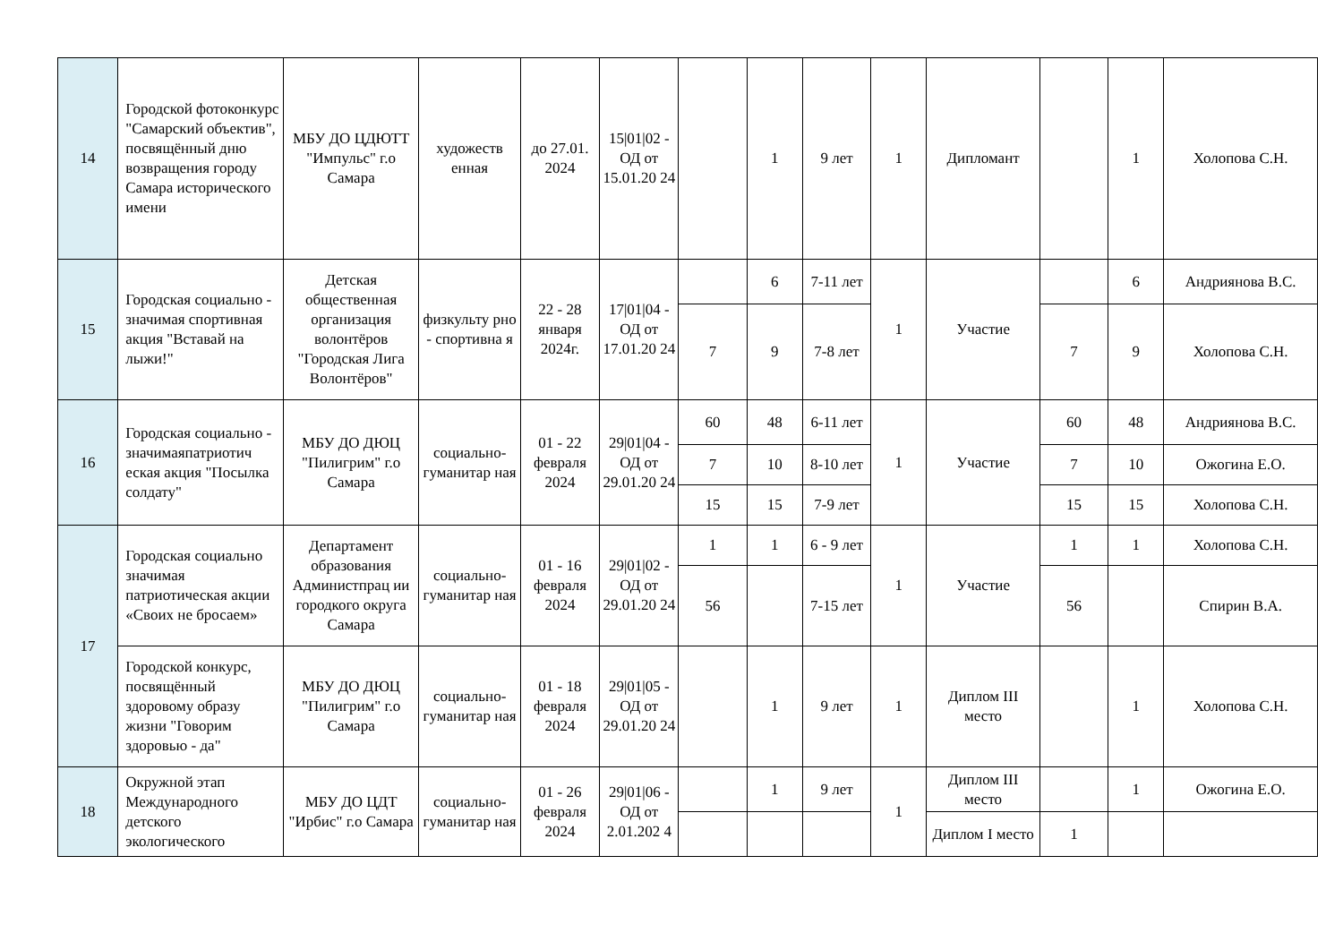| 14 | Городской фотоконкурс "Самарский объектив", посвящённый дню возвращения городу Самара исторического имени | МБУ ДО ЦДЮТТ "Импульс" г.о Самара | художеств енная | до 27.01. 2024 | 15/01/02 - ОД от 15.01.20 24 | | 1 | 9 лет | 1 | Дипломант | | 1 | Холопова С.Н. |
| 15 | Городская социально - значимая спортивная акция "Вставай на лыжи!" | Детская общественная организация волонтёров "Городская Лига Волонтёров" | физкульту рно - спортивна я | 22 - 28 января 2024г. | 17/01/04 - ОД от 17.01.20 24 | | 6 | 7-11 лет | 1 | Участие | | 6 | Андриянова В.С. |
| | | | | | | 7 | 9 | 7-8 лет | | | 7 | 9 | Холопова С.Н. |
| 16 | Городская социально - значимаяпатриотич еская акция "Посылка солдату" | МБУ ДО ДЮЦ "Пилигрим" г.о Самара | социально-гуманитар ная | 01 - 22 февраля 2024 | 29/01/04 - ОД от 29.01.20 24 | 60 | 48 | 6-11 лет | 1 | Участие | 60 | 48 | Андриянова В.С. |
| | | | | | | 7 | 10 | 8-10 лет | | | 7 | 10 | Ожогина Е.О. |
| | | | | | | 15 | 15 | 7-9 лет | | | 15 | 15 | Холопова С.Н. |
| 17 | Городская социально значимая патриотическая акции «Своих не бросаем» | Департамент образования Администпрац ии городкого округа Самара | социально-гуманитар ная | 01 - 16 февраля 2024 | 29/01/02 - ОД от 29.01.20 24 | 1 | 1 | 6 - 9 лет | 1 | Участие | 1 | 1 | Холопова С.Н. |
| | | | | | | 56 | | 7-15 лет | | | 56 | | Спирин В.А. |
| | Городской конкурс, посвящённый здоровому образу жизни "Говорим здоровью - да" | МБУ ДО ДЮЦ "Пилигрим" г.о Самара | социально-гуманитар ная | 01 - 18 февраля 2024 | 29/01/05 - ОД от 29.01.20 24 | | 1 | 9 лет | 1 | Диплом III место | | 1 | Холопова С.Н. |
| 18 | Окружной этап Международного детского экологического | МБУ ДО ЦДТ "Ирбис" г.о Самара | социально-гуманитар ная | 01 - 26 февраля 2024 | 29/01/06 - ОД от 2.01.202 4 | | 1 | 9 лет | 1 | Диплом III место | | 1 | Ожогина Е.О. |
| | | | | | | | | | | Диплом I место | 1 | | |